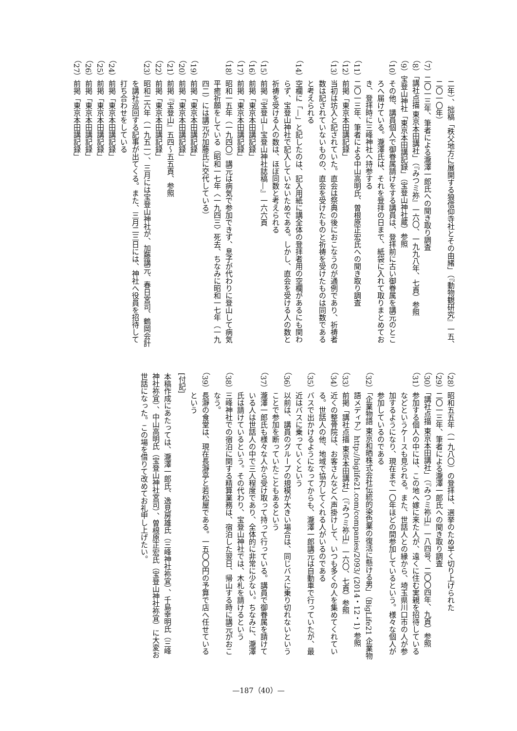二年）、拙稿「秩父地方に展開する狼信仰寺社とその由緒」（『動物観研究』一五、二〇一〇年）
（7）二〇一三年、筆者による瀧澤一郎氏への聞き取り調査
（8）「講社点描 東京本田講社」（『みつミ祢』一六〇、一九九八年、七頁）参照
（9）宝登山神社「東京本田講記録」（宝登山神社蔵）参照
（10）その他、講員個人で御眷属請けをする講員は、登拝前に古い御眷属を講元のところへ届けている。瀧澤氏は、それを登拝の日まで、紙袋に入れて取りまとめておき、登拝時に三峰神社へ持参する
（11）二〇一三年、筆者による中山高明氏、曽根原正宏氏への聞き取り調査
（12）前掲「東京本田講記録」
（13）当初は坊入と記されていた。直会は祭典の後におこなうのが通例であり、祈祷者数は記されていないものの、直会を受けたものと祈祷を受けたものは同数であると考えられる
（14）空欄に「—」と記したのは、記入用紙に講全体の登拝者用の空欄があるにも関わらず、宝登山神社で記入していないためである。しかし、直会を受ける人の数と祈祷を受ける人の数は、ほぼ同数と考えられる
（15）前掲『宝登山—宝登山神社誌稿—』一六六頁
（16）前掲「東京本田講記録」
（17）前掲「東京本田講記録」
（18）昭和一五年（一九四〇）講元は病気で参加できず、息子が代わりに登山して病気平癒祈願をしている（昭和一七年〈一九四三〉死去、ちなみに昭和一七年（一九四二）には講元が加藤氏に交代している）
（19）前掲「東京本田講記録」
（20）前掲「東京本田講記録」
（21）前掲『宝登山』五四～五五頁、参照
（22）前掲「東京本田講記録」
（23）昭和二六年（一九五一）、三月には宝登山神社が、加藤講元、春日宮司、鶴岡会計を講社巡回する記事が出てくる。また、三月二三日には、神社へ役員を招待して打ち合わせをしている
（24）前掲「東京本田講記録」
（25）前掲「東京本田講記録」
（26）前掲「東京本田講記録」
（27）前掲「東京本田講記録」
（28）昭和五五年（一九八〇）の登拝は、選挙のため早く切り上げられた
（29）二〇一三年、筆者による瀧澤一郎氏への聞き取り調査
（30）「講社点描 東京本田講社」（『みつミ祢山』一八四号、二〇〇四年、九頁）参照
（31）参加する個人の中には、この地へ嫁に来た人が、遠くに住む実親を招待しているなどというケースも見られる。また、世話人との縁から、埼玉県川口市の人が参加するようになり、現在まで一〇年ほどの間参加しているという。様々な個人が参加しているのである
（32）「企業物語 東京和晒株式会社伝統的染色業の復活に懸ける男」（BigLife21 企業物語メディア）http://biglife21.com/companies/2093/ (2014・12・1) 参照
（33）前掲「講社点描 東京本田講社」（『みつミ祢山』一六〇、七頁）参照
（34）近くの整骨院は、お客さんなどへ声掛けして、いつも多くの人を集めてくれている。世話人の他、地域で協力してくれる人がいるのである
（35）バスで出かけるようになってからも、瀧澤一郎講元は自動車で行っていたが、最近はバスに乗っていくという
（36）以前は、講員のグループの規模が大きい場合は、同じバスに乗り切れないということで参加を断っていたこともあるという
（37）瀧澤一郎氏も様々な人から受け取って持って行っている。講員で御眷属を請けている人は世話人の中で三人程度であり、全体的に非常に少ない。ちなみに、瀧澤氏は請けているという。その代わり、宝登山神社では、木札を請けるという
（38）三峰神社での宿泊に関する精算業務は、宿泊した翌日、帰山する時に講元がおこなう。
（39）長瀞の食堂は、現在長瀞亭と若松屋である。一五〇〇円の予算で店へ任せているという
[付記]
本稿作成にあたっては、瀧澤一郎氏、逸見房雄氏（三峰神社祢宜）、千島幸明氏（三峰神社祢宜）、中山高明氏（宝登山神社宮司）、曽根原正宏氏（宝登山神社祢宜）に大変お世話になった。この場を借りて改めてお礼申し上げたい。
—187（40）—